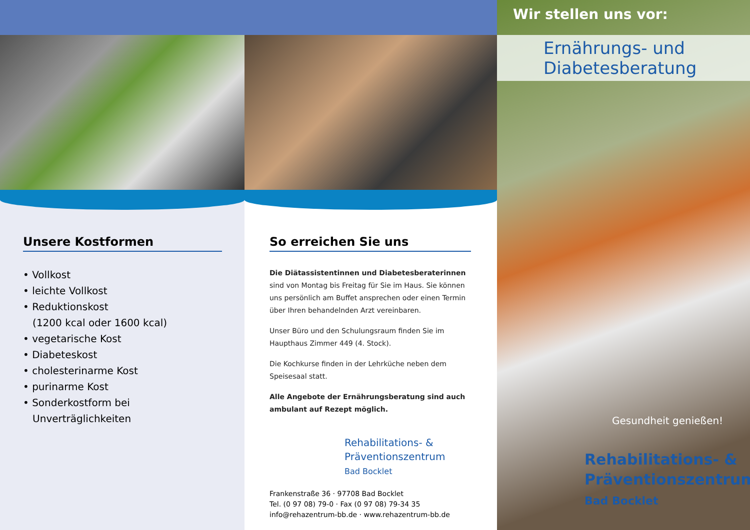Unsere Kostformen
• Vollkost
• leichte Vollkost
• Reduktionskost
(1200 kcal oder 1600 kcal)
• vegetarische Kost
• Diabeteskost
• cholesterinarme Kost
• purinarme Kost
• Sonderkostform bei
Unverträglichkeiten
So erreichen Sie uns
Die Diätassistentinnen und Diabetesberaterinnen sind von Montag bis Freitag für Sie im Haus. Sie können uns persönlich am Buffet ansprechen oder einen Termin über Ihren behandelnden Arzt vereinbaren.
Unser Büro und den Schulungsraum finden Sie im Haupthaus Zimmer 449 (4. Stock).
Die Kochkurse finden in der Lehrküche neben dem Speisesaal statt.
Alle Angebote der Ernährungsberatung sind auch ambulant auf Rezept möglich.
Rehabilitations- &
Präventionszentrum
Bad Bocklet
Frankenstraße 36 · 97708 Bad Bocklet
Tel. (0 97 08) 79-0 · Fax (0 97 08) 79-34 35
info@rehazentrum-bb.de · www.rehazentrum-bb.de
Wir stellen uns vor:
Ernährungs- und
Diabetesberatung
Gesundheit genießen!
Rehabilitations- &
Präventionszentrum
Bad Bocklet